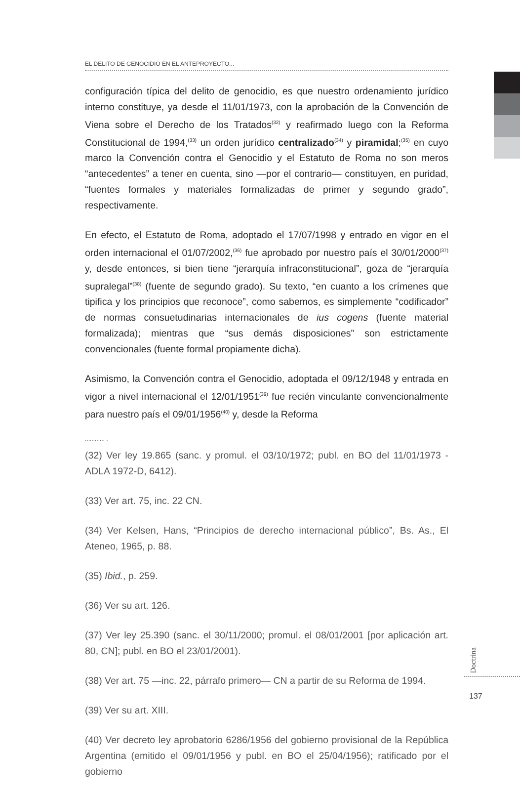EL DELITO DE GENOCIDIO EN EL ANTEPROYECTO...
configuración típica del delito de genocidio, es que nuestro ordenamiento jurídico interno constituye, ya desde el 11/01/1973, con la aprobación de la Convención de Viena sobre el Derecho de los Tratados<sup>(32)</sup> y reafirmado luego con la Reforma Constitucional de 1994,<sup>(33)</sup> un orden jurídico centralizado<sup>(34)</sup> y piramidal;<sup>(35)</sup> en cuyo marco la Convención contra el Genocidio y el Estatuto de Roma no son meros “antecedentes” a tener en cuenta, sino —por el contrario— constituyen, en puridad, “fuentes formales y materiales formalizadas de primer y segundo grado”, respectivamente.
En efecto, el Estatuto de Roma, adoptado el 17/07/1998 y entrado en vigor en el orden internacional el 01/07/2002,<sup>(36)</sup> fue aprobado por nuestro país el 30/01/2000<sup>(37)</sup> y, desde entonces, si bien tiene “jerarquía infraconstitucional”, goza de “jerarquía supralegal”<sup>(38)</sup> (fuente de segundo grado). Su texto, “en cuanto a los crímenes que tipifica y los principios que reconoce”, como sabemos, es simplemente “codificador” de normas consuetudinarias internacionales de ius cogens (fuente material formalizada); mientras que “sus demás disposiciones” son estrictamente convencionales (fuente formal propiamente dicha).
Asimismo, la Convención contra el Genocidio, adoptada el 09/12/1948 y entrada en vigor a nivel internacional el 12/01/1951<sup>(39)</sup> fue recién vinculante convencionalmente para nuestro país el 09/01/1956<sup>(40)</sup> y, desde la Reforma
............ .
(32) Ver ley 19.865 (sanc. y promul. el 03/10/1972; publ. en BO del 11/01/1973 - ADLA 1972-D, 6412).
(33) Ver art. 75, inc. 22 CN.
(34) Ver Kelsen, Hans, “Principios de derecho internacional público”, Bs. As., El Ateneo, 1965, p. 88.
(35) Ibid., p. 259.
(36) Ver su art. 126.
(37) Ver ley 25.390 (sanc. el 30/11/2000; promul. el 08/01/2001 [por aplicación art. 80, CN]; publ. en BO el 23/01/2001).
(38) Ver art. 75 —inc. 22, párrafo primero— CN a partir de su Reforma de 1994.
(39) Ver su art. XIII.
(40) Ver decreto ley aprobatorio 6286/1956 del gobierno provisional de la República Argentina (emitido el 09/01/1956 y publ. en BO el 25/04/1956); ratificado por el gobierno
Doctrina
137